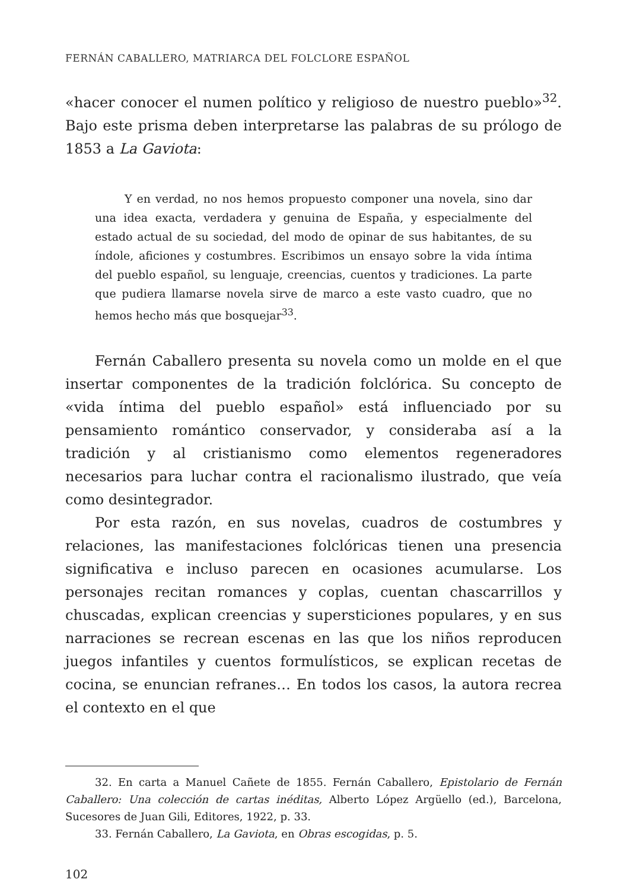FERNÁN CABALLERO, MATRIARCA DEL FOLCLORE ESPAÑOL
«hacer conocer el numen político y religioso de nuestro pueblo»<sup>32</sup>. Bajo este prisma deben interpretarse las palabras de su prólogo de 1853 a La Gaviota:
Y en verdad, no nos hemos propuesto componer una novela, sino dar una idea exacta, verdadera y genuina de España, y especialmente del estado actual de su sociedad, del modo de opinar de sus habitantes, de su índole, aficiones y costumbres. Escribimos un ensayo sobre la vida íntima del pueblo español, su lenguaje, creencias, cuentos y tradiciones. La parte que pudiera llamarse novela sirve de marco a este vasto cuadro, que no hemos hecho más que bosquejar<sup>33</sup>.
Fernán Caballero presenta su novela como un molde en el que insertar componentes de la tradición folclórica. Su concepto de «vida íntima del pueblo español» está influenciado por su pensamiento romántico conservador, y consideraba así a la tradición y al cristianismo como elementos regeneradores necesarios para luchar contra el racionalismo ilustrado, que veía como desintegrador.
Por esta razón, en sus novelas, cuadros de costumbres y relaciones, las manifestaciones folclóricas tienen una presencia significativa e incluso parecen en ocasiones acumularse. Los personajes recitan romances y coplas, cuentan chascarrillos y chuscadas, explican creencias y supersticiones populares, y en sus narraciones se recrean escenas en las que los niños reproducen juegos infantiles y cuentos formulísticos, se explican recetas de cocina, se enuncian refranes… En todos los casos, la autora recrea el contexto en el que
32. En carta a Manuel Cañete de 1855. Fernán Caballero, Epistolario de Fernán Caballero: Una colección de cartas inéditas, Alberto López Argüello (ed.), Barcelona, Sucesores de Juan Gili, Editores, 1922, p. 33.
33. Fernán Caballero, La Gaviota, en Obras escogidas, p. 5.
102